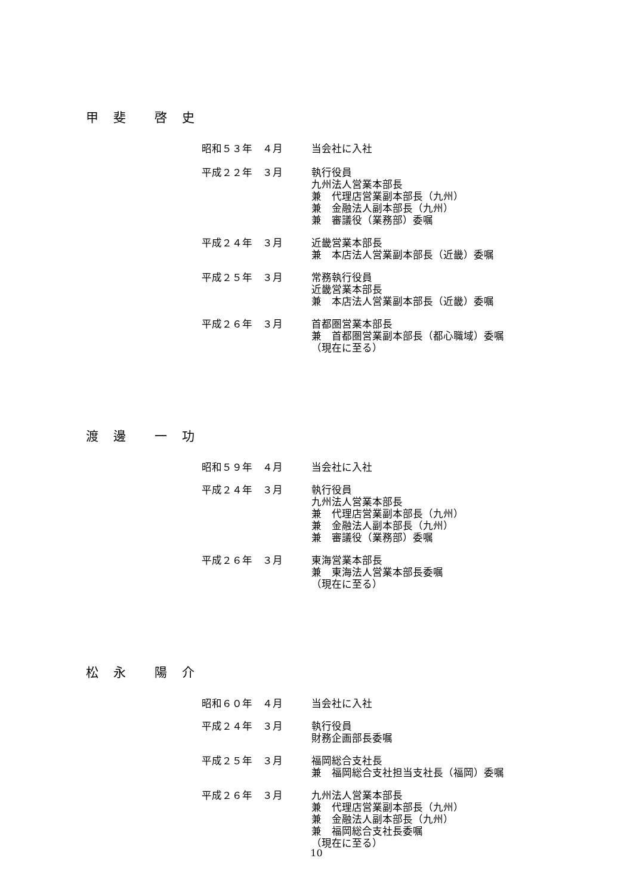甲　斐　　啓　史
昭和５３年　４月 当会社に入社
平成２２年　３月 執行役員 九州法人営業本部長 兼　代理店営業副本部長（九州） 兼　金融法人副本部長（九州） 兼　審議役（業務部）委嘱
平成２４年　３月 近畿営業本部長 兼　本店法人営業副本部長（近畿）委嘱
平成２５年　３月 常務執行役員 近畿営業本部長 兼　本店法人営業副本部長（近畿）委嘱
平成２６年　３月 首都圏営業本部長 兼　首都圏営業副本部長（都心職域）委嘱 （現在に至る）
渡　邊　　一　功
昭和５９年　４月 当会社に入社
平成２４年　３月 執行役員 九州法人営業本部長 兼　代理店営業副本部長（九州） 兼　金融法人副本部長（九州） 兼　審議役（業務部）委嘱
平成２６年　３月 東海営業本部長 兼　東海法人営業本部長委嘱 （現在に至る）
松　永　　陽　介
昭和６０年　４月 当会社に入社
平成２４年　３月 執行役員 財務企画部長委嘱
平成２５年　３月 福岡総合支社長 兼　福岡総合支社担当支社長（福岡）委嘱
平成２６年　３月 九州法人営業本部長 兼　代理店営業副本部長（九州） 兼　金融法人副本部長（九州） 兼　福岡総合支社長委嘱 （現在に至る）
10